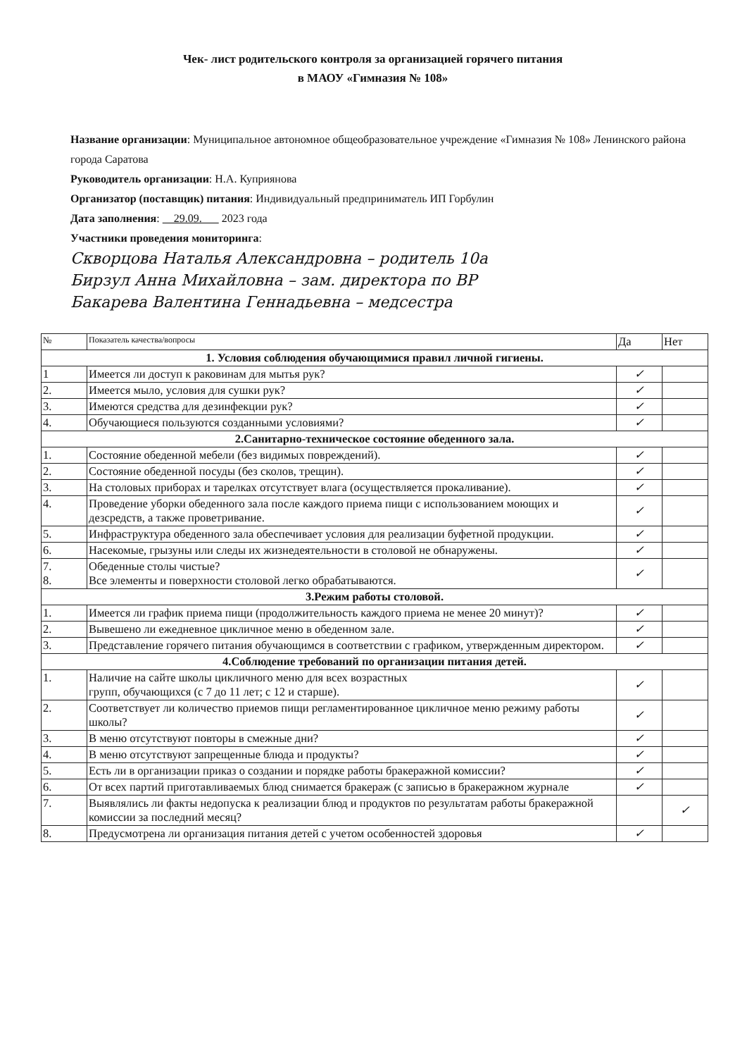Чек- лист родительского контроля за организацией горячего питания
в МАОУ «Гимназия № 108»
Название организации: Муниципальное автономное общеобразовательное учреждение «Гимназия № 108» Ленинского района города Саратова
Руководитель организации: Н.А. Куприянова
Организатор (поставщик) питания: Индивидуальный предприниматель ИП Горбулин
Дата заполнения: 29.09. 2023 года
Участники проведения мониторинга:
Скворцова Наталья Александровна – родитель 10а
Бирзул Анна Михайловна – зам. директора по ВР
Бакарева Валентина Геннадьевна – медсестра
| № | Показатель качества/вопросы | Да | Нет |
| --- | --- | --- | --- |
| 1. Условия соблюдения обучающимися правил личной гигиены. | | | |
| 1 | Имеется ли доступ к раковинам для мытья рук? | ✓ | |
| 2. | Имеется мыло, условия для сушки рук? | ✓ | |
| 3. | Имеются средства для дезинфекции рук? | ✓ | |
| 4. | Обучающиеся пользуются созданными условиями? | ✓ | |
| 2.Санитарно-техническое состояние обеденного зала. | | | |
| 1. | Состояние обеденной мебели (без видимых повреждений). | ✓ | |
| 2. | Состояние обеденной посуды (без сколов, трещин). | ✓ | |
| 3. | На столовых приборах и тарелках отсутствует влага (осуществляется прокаливание). | ✓ | |
| 4. | Проведение уборки обеденного зала после каждого приема пищи с использованием моющих и дезсредств, а также проветривание. | ✓ | |
| 5. | Инфраструктура обеденного зала обеспечивает условия для реализации буфетной продукции. | ✓ | |
| 6. | Насекомые, грызуны или следы их жизнедеятельности в столовой не обнаружены. | ✓ | |
| 7. 8. | Обеденные столы чистые? Все элементы и поверхности столовой легко обрабатываются. | ✓ | |
| 3.Режим работы столовой. | | | |
| 1. | Имеется ли график приема пищи (продолжительность каждого приема не менее 20 минут)? | ✓ | |
| 2. | Вывешено ли ежедневное цикличное меню в обеденном зале. | ✓ | |
| 3. | Представление горячего питания обучающимся в соответствии с графиком, утвержденным директором. | ✓ | |
| 4.Соблюдение требований по организации питания детей. | | | |
| 1. | Наличие на сайте школы цикличного меню для всех возрастных групп, обучающихся (с 7 до 11 лет; с 12 и старше). | ✓ | |
| 2. | Соответствует ли количество приемов пищи регламентированное цикличное меню режиму работы школы? | ✓ | |
| 3. | В меню отсутствуют повторы в смежные дни? | ✓ | |
| 4. | В меню отсутствуют запрещенные блюда и продукты? | ✓ | |
| 5. | Есть ли в организации приказ о создании и порядке работы бракеражной комиссии? | ✓ | |
| 6. | От всех партий приготавливаемых блюд снимается бракераж (с записью в бракеражном журнале | ✓ | |
| 7. | Выявлялись ли факты недопуска к реализации блюд и продуктов по результатам работы бракеражной комиссии за последний месяц? | | ✓ |
| 8. | Предусмотрена ли организация питания детей с учетом особенностей здоровья | ✓ | |